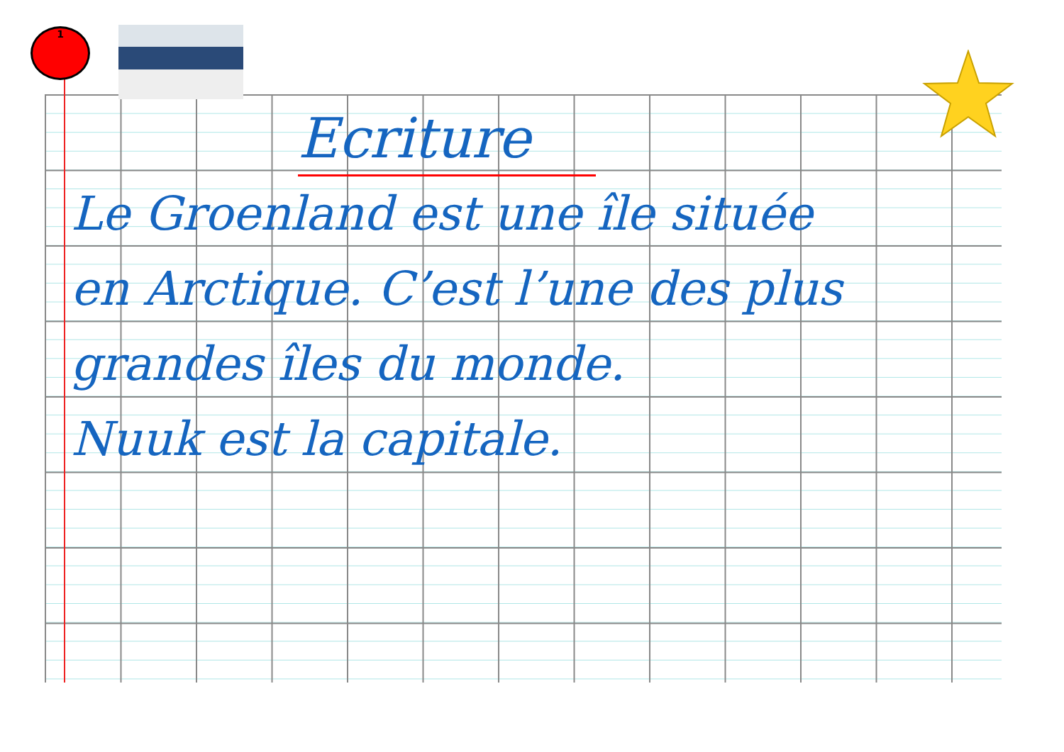1
Ecriture
Le Groenland est une île située
en Arctique. C’est l’une des plus
grandes îles du monde.
Nuuk est la capitale.